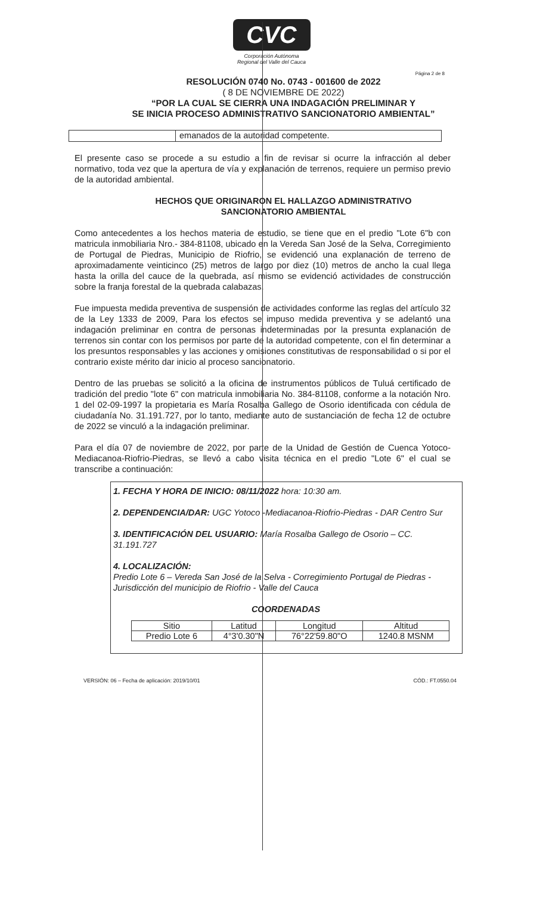CVC
Corporación Autónoma
Regional del Valle del Cauca
Página 2 de 8
RESOLUCIÓN 0740 No. 0743 - 001600 de 2022
( 8 DE NOVIEMBRE DE 2022)
“POR LA CUAL SE CIERRA UNA INDAGACIÓN PRELIMINAR Y
SE INICIA PROCESO ADMINISTRATIVO SANCIONATORIO AMBIENTAL”
emanados de la autoridad competente.
El presente caso se procede a su estudio a fin de revisar si ocurre la infracción al deber normativo, toda vez que la apertura de vía y explanación de terrenos, requiere un permiso previo de la autoridad ambiental.
HECHOS QUE ORIGINARON EL HALLAZGO ADMINISTRATIVO
SANCIONATORIO AMBIENTAL
Como antecedentes a los hechos materia de estudio, se tiene que en el predio "Lote 6"b con matricula inmobiliaria Nro.- 384-81108, ubicado en la Vereda San José de la Selva, Corregimiento de Portugal de Piedras, Municipio de Riofrio, se evidenció una explanación de terreno de aproximadamente veinticinco (25) metros de largo por diez (10) metros de ancho la cual llega hasta la orilla del cauce de la quebrada, así mismo se evidenció actividades de construcción sobre la franja forestal de la quebrada calabazas.
Fue impuesta medida preventiva de suspensión de actividades conforme las reglas del artículo 32 de la Ley 1333 de 2009, Para los efectos se impuso medida preventiva y se adelantó una indagación preliminar en contra de personas indeterminadas por la presunta explanación de terrenos sin contar con los permisos por parte de la autoridad competente, con el fin determinar a los presuntos responsables y las acciones y omisiones constitutivas de responsabilidad o si por el contrario existe mérito dar inicio al proceso sancionatorio.
Dentro de las pruebas se solicitó a la oficina de instrumentos públicos de Tuluá certificado de tradición del predio "lote 6" con matricula inmobiliaria No. 384-81108, conforme a la notación Nro. 1 del 02-09-1997 la propietaria es María Rosalba Gallego de Osorio identificada con cédula de ciudadanía No. 31.191.727, por lo tanto, mediante auto de sustanciación de fecha 12 de octubre de 2022 se vinculó a la indagación preliminar.
Para el día 07 de noviembre de 2022, por parte de la Unidad de Gestión de Cuenca Yotoco-Mediacanoa-Riofrio-Piedras, se llevó a cabo visita técnica en el predio "Lote 6" el cual se transcribe a continuación:
1. FECHA Y HORA DE INICIO: 08/11/2022 hora: 10:30 am.
2. DEPENDENCIA/DAR: UGC Yotoco -Mediacanoa-Riofrio-Piedras - DAR Centro Sur
3. IDENTIFICACIÓN DEL USUARIO: María Rosalba Gallego de Osorio – CC. 31.191.727
4. LOCALIZACIÓN:
Predio Lote 6 – Vereda San José de la Selva - Corregimiento Portugal de Piedras - Jurisdicción del municipio de Riofrio - Valle del Cauca
COORDENADAS
| Sitio | Latitud | Longitud | Altitud |
| --- | --- | --- | --- |
| Predio Lote 6 | 4°3'0.30"N | 76°22'59.80"O | 1240.8 MSNM |
VERSIÓN: 06 – Fecha de aplicación: 2019/10/01 CÓD.: FT.0550.04